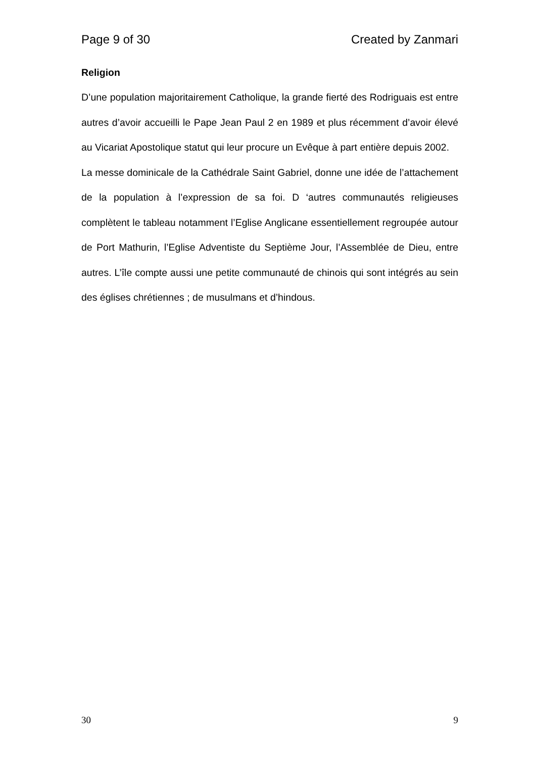Page 9 of 30 Created by Zanmari
Religion
D’une population majoritairement Catholique, la grande fierté des Rodriguais est entre autres d’avoir accueilli le Pape Jean Paul 2 en 1989 et plus récemment d’avoir élevé au Vicariat Apostolique statut qui leur procure un Evêque à part entière depuis 2002.
La messe dominicale de la Cathédrale Saint Gabriel, donne une idée de l’attachement de la population à l’expression de sa foi. D ‘autres communautés religieuses complètent le tableau notamment l’Eglise Anglicane essentiellement regroupée autour de Port Mathurin, l’Eglise Adventiste du Septième Jour, l’Assemblée de Dieu, entre autres. L’île compte aussi une petite communauté de chinois qui sont intégrés au sein des églises chrétiennes ; de musulmans et d’hindous.
30 9